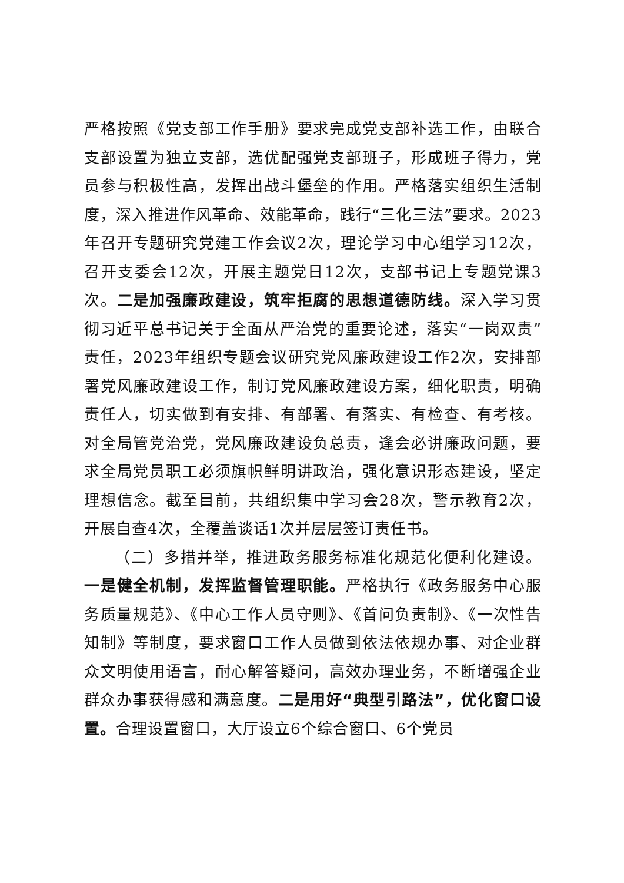严格按照《党支部工作手册》要求完成党支部补选工作，由联合支部设置为独立支部，选优配强党支部班子，形成班子得力，党员参与积极性高，发挥出战斗堡垒的作用。严格落实组织生活制度，深入推进作风革命、效能革命，践行“三化三法”要求。2023年召开专题研究党建工作会议2次，理论学习中心组学习12次，召开支委会12次，开展主题党日12次，支部书记上专题党课3次。二是加强廉政建设，筑牢拒腐的思想道德防线。深入学习贯彻习近平总书记关于全面从严治党的重要论述，落实“一岗双责”责任，2023年组织专题会议研究党风廉政建设工作2次，安排部署党风廉政建设工作，制订党风廉政建设方案，细化职责，明确责任人，切实做到有安排、有部署、有落实、有检查、有考核。对全局管党治党，党风廉政建设负总责，逢会必讲廉政问题，要求全局党员职工必须旗帜鲜明讲政治，强化意识形态建设，坚定理想信念。截至目前，共组织集中学习会28次，警示教育2次，开展自查4次，全覆盖谈话1次并层层签订责任书。
（二）多措并举，推进政务服务标准化规范化便利化建设。一是健全机制，发挥监督管理职能。严格执行《政务服务中心服务质量规范》、《中心工作人员守则》、《首问负责制》、《一次性告知制》等制度，要求窗口工作人员做到依法依规办事、对企业群众文明使用语言，耐心解答疑问，高效办理业务，不断增强企业群众办事获得感和满意度。二是用好“典型引路法”，优化窗口设置。合理设置窗口，大厅设立6个综合窗口、6个党员